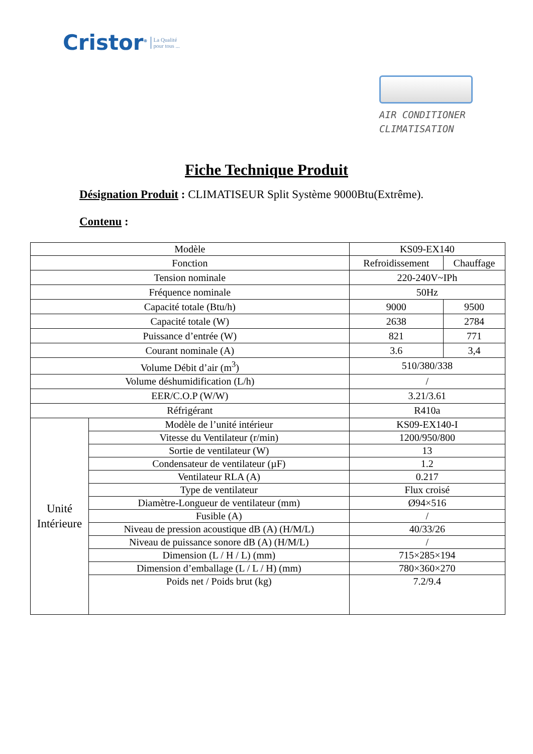Cristor<sup>®</sup> La Qualité
pour tous ...
AIR CONDITIONER
CLIMATISATION
Fiche Technique Produit
Désignation Produit : CLIMATISEUR Split Système 9000Btu(Extrême).
Contenu :
| Modèle | | KS09-EX140 | |
| Fonction | | Refroidissement | Chauffage |
| Tension nominale | | 220-240V~IPh | |
| Fréquence nominale | | 50Hz | |
| Capacité totale (Btu/h) | | 9000 | 9500 |
| Capacité totale (W) | | 2638 | 2784 |
| Puissance d’entrée (W) | | 821 | 771 |
| Courant nominale (A) | | 3.6 | 3,4 |
| Volume Débit d’air (m<sup>3</sup>) | | 510/380/338 | |
| Volume déshumidification (L/h) | | / | |
| EER/C.O.P (W/W) | | 3.21/3.61 | |
| Réfrigérant | | R410a | |
| Unité Intérieure | Modèle de l’unité intérieur | KS09-EX140-I | |
| | Vitesse du Ventilateur (r/min) | 1200/950/800 | |
| | Sortie de ventilateur (W) | 13 | |
| | Condensateur de ventilateur (µF) | 1.2 | |
| | Ventilateur RLA (A) | 0.217 | |
| | Type de ventilateur | Flux croisé | |
| | Diamètre-Longueur de ventilateur (mm) | Ø94×516 | |
| | Fusible (A) | / | |
| | Niveau de pression acoustique dB (A) (H/M/L) | 40/33/26 | |
| | Niveau de puissance sonore dB (A) (H/M/L) | / | |
| | Dimension (L / H / L) (mm) | 715×285×194 | |
| | Dimension d’emballage (L / L / H) (mm) | 780×360×270 | |
| | Poids net / Poids brut (kg) | 7.2/9.4 | |